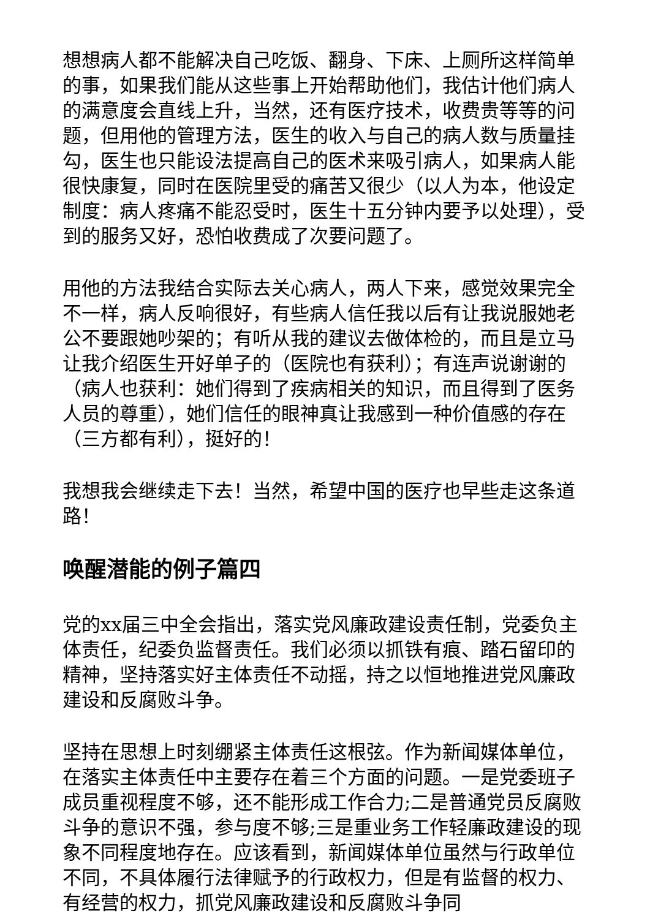想想病人都不能解决自己吃饭、翻身、下床、上厕所这样简单的事，如果我们能从这些事上开始帮助他们，我估计他们病人的满意度会直线上升，当然，还有医疗技术，收费贵等等的问题，但用他的管理方法，医生的收入与自己的病人数与质量挂勾，医生也只能设法提高自己的医术来吸引病人，如果病人能很快康复，同时在医院里受的痛苦又很少（以人为本，他设定制度：病人疼痛不能忍受时，医生十五分钟内要予以处理），受到的服务又好，恐怕收费成了次要问题了。
用他的方法我结合实际去关心病人，两人下来，感觉效果完全不一样，病人反响很好，有些病人信任我以后有让我说服她老公不要跟她吵架的；有听从我的建议去做体检的，而且是立马让我介绍医生开好单子的（医院也有获利）；有连声说谢谢的（病人也获利：她们得到了疾病相关的知识，而且得到了医务人员的尊重），她们信任的眼神真让我感到一种价值感的存在（三方都有利），挺好的！
我想我会继续走下去！当然，希望中国的医疗也早些走这条道路！
唤醒潜能的例子篇四
党的xx届三中全会指出，落实党风廉政建设责任制，党委负主体责任，纪委负监督责任。我们必须以抓铁有痕、踏石留印的精神，坚持落实好主体责任不动摇，持之以恒地推进党风廉政建设和反腐败斗争。
坚持在思想上时刻绷紧主体责任这根弦。作为新闻媒体单位，在落实主体责任中主要存在着三个方面的问题。一是党委班子成员重视程度不够，还不能形成工作合力;二是普通党员反腐败斗争的意识不强，参与度不够;三是重业务工作轻廉政建设的现象不同程度地存在。应该看到，新闻媒体单位虽然与行政单位不同，不具体履行法律赋予的行政权力，但是有监督的权力、有经营的权力，抓党风廉政建设和反腐败斗争同